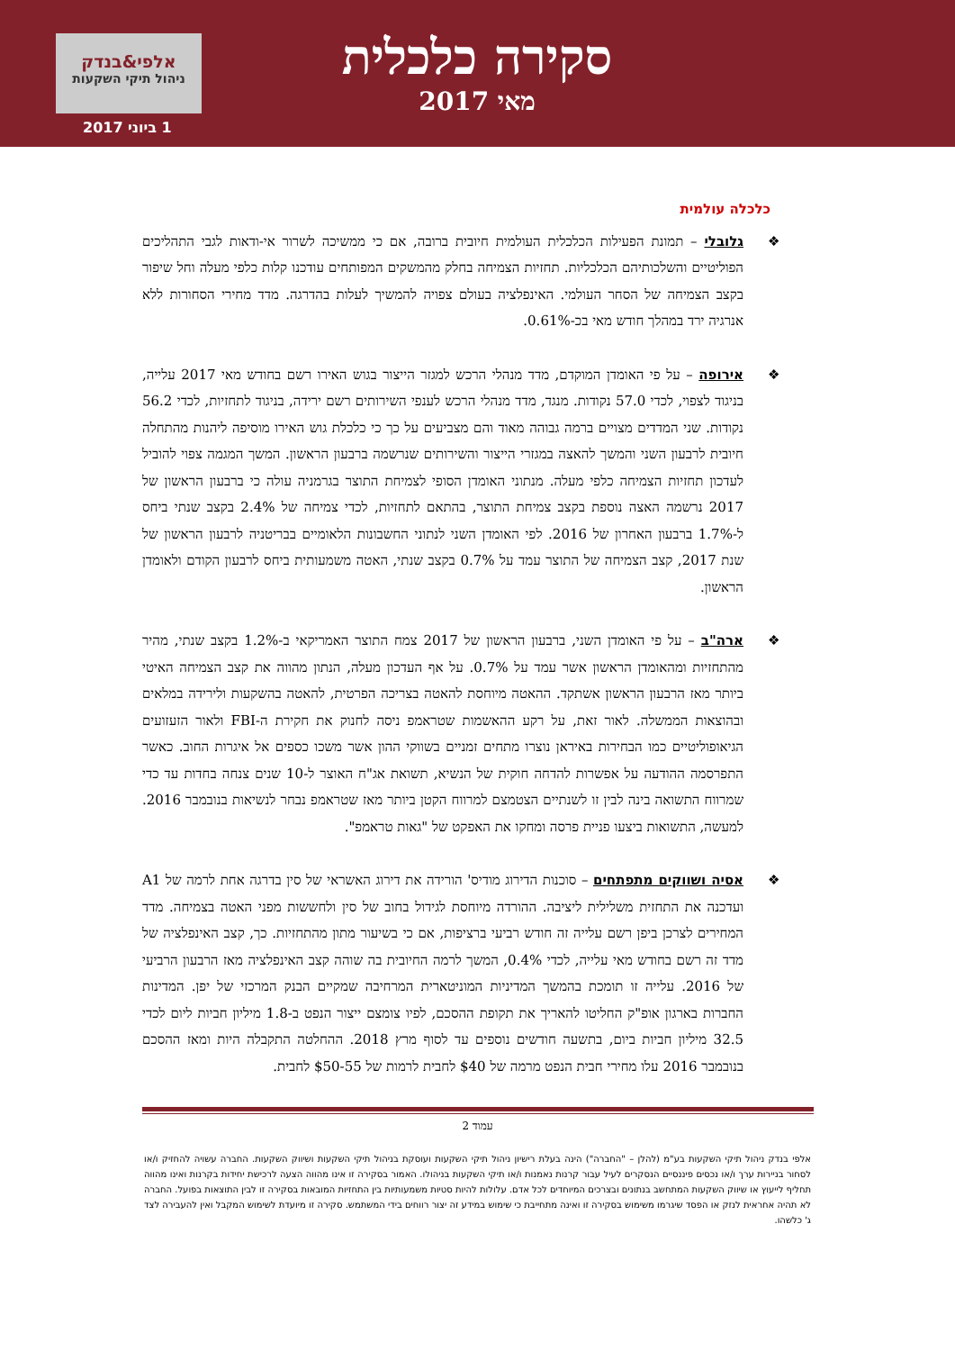סקירה כלכלית
מאי 2017
אלפי&בנדק
ניהול תיקי השקעות
1 ביוני 2017
כלכלה עולמית
גלובלי – תמונת הפעילות הכלכלית העולמית חיובית ברובה, אם כי ממשיכה לשרור אי-ודאות לגבי התהליכים הפוליטיים והשלכותיהם הכלכליות. תחזיות הצמיחה בחלק מהמשקים המפותחים עודכנו קלות כלפי מעלה וחל שיפור בקצב הצמיחה של הסחר העולמי. האינפלציה בעולם צפויה להמשיך לעלות בהדרגה. מדד מחירי הסחורות ללא אנרגיה ירד במהלך חודש מאי בכ-0.61%.
אירופה – על פי האומדן המוקדם, מדד מנהלי הרכש למגזר הייצור בגוש האירו רשם בחודש מאי 2017 עלייה, בניגוד לצפוי, לכדי 57.0 נקודות. מנגד, מדד מנהלי הרכש לענפי השירותים רשם ירידה, בניגוד לתחזיות, לכדי 56.2 נקודות. שני המדדים מצויים ברמה גבוהה מאוד והם מצביעים על כך כי כלכלת גוש האירו מוסיפה ליהנות מהתחלה חיובית לרבעון השני והמשך להאצה במגזרי הייצור והשירותים שנרשמה ברבעון הראשון. המשך המגמה צפוי להוביל לעדכון תחזיות הצמיחה כלפי מעלה. מנתוני האומדן הסופי לצמיחת התוצר בגרמניה עולה כי ברבעון הראשון של 2017 נרשמה האצה נוספת בקצב צמיחת התוצר, בהתאם לתחזיות, לכדי צמיחה של 2.4% בקצב שנתי ביחס ל-1.7% ברבעון האחרון של 2016. לפי האומדן השני לנתוני החשבונות הלאומיים בבריטניה לרבעון הראשון של שנת 2017, קצב הצמיחה של התוצר עמד על 0.7% בקצב שנתי, האטה משמעותית ביחס לרבעון הקודם ולאומדן הראשון.
ארה"ב – על פי האומדן השני, ברבעון הראשון של 2017 צמח התוצר האמריקאי ב-1.2% בקצב שנתי, מהיר מהתחזיות ומהאומדן הראשון אשר עמד על 0.7%. על אף העדכון מעלה, הנתון מהווה את קצב הצמיחה האיטי ביותר מאז הרבעון הראשון אשתקד. ההאטה מיוחסת להאטה בצריכה הפרטית, להאטה בהשקעות ולירידה במלאים ובהוצאות הממשלה. לאור זאת, על רקע ההאשמות שטראמפ ניסה לחנוק את חקירת ה-FBI ולאור הזעזועים הגיאופוליטיים כמו הבחירות באיראן נוצרו מתחים זמניים בשווקי ההון אשר משכו כספים אל איגרות החוב. כאשר התפרסמה ההודעה על אפשרות להדחה חוקית של הנשיא, תשואת אג"ח האוצר ל-10 שנים צנחה בחדות עד כדי שמרווח התשואה בינה לבין זו לשנתיים הצטמצם למרווח הקטן ביותר מאז שטראמפ נבחר לנשיאות בנובמבר 2016. למעשה, התשואות ביצעו פניית פרסה ומחקו את האפקט של "גאות טראמפ".
אסיה ושווקים מתפתחים – סוכנות הדירוג מודיס' הורידה את דירוג האשראי של סין בדרגה אחת לרמה של A1 ועדכנה את התחזית משלילית ליציבה. ההורדה מיוחסת לגידול בחוב של סין ולחששות מפני האטה בצמיחה. מדד המחירים לצרכן ביפן רשם עלייה זה חודש רביעי ברציפות, אם כי בשיעור מתון מהתחזיות. כך, קצב האינפלציה של מדד זה רשם בחודש מאי עלייה, לכדי 0.4%, המשך לרמה החיובית בה שוהה קצב האינפלציה מאז הרבעון הרביעי של 2016. עלייה זו תומכת בהמשך המדיניות המוניטארית המרחיבה שמקיים הבנק המרכזי של יפן. המדינות החברות בארגון אופ"ק החליטו להאריך את תקופת ההסכם, לפיו צומצם ייצור הנפט ב-1.8 מיליון חביות ליום לכדי 32.5 מיליון חביות ביום, בתשעה חודשים נוספים עד לסוף מרץ 2018. ההחלטה התקבלה היות ומאז ההסכם בנובמבר 2016 עלו מחירי חבית הנפט מרמה של $40 לחבית לרמות של $50-55 לחבית.
עמוד 2
אלפי בנדק ניהול תיקי השקעות בע"מ (להלן – "החברה") הינה בעלת רישיון ניהול תיקי השקעות ועוסקת בניהול תיקי השקעות ושיווק השקעות. החברה עשויה להחזיק ו/או לסחור בניירות ערך ו/או נכסים פיננסיים הנסקרים לעיל עבור קרנות נאמנות ו/או תיקי השקעות בניהולו. האמור בסקירה זו אינו מהווה הצעה לרכישת יחידות בקרנות ואינו מהווה תחליף לייעוץ או שיווק השקעות המתחשב בנתונים ובצרכים המיוחדים לכל אדם. עלולות להיות סטיות משמעותיות בין התחזיות המובאות בסקירה זו לבין התוצאות בפועל. החברה לא תהיה אחראית לנזק או הפסד שיגרמו משימוש בסקירה זו ואינה מתחייבת כי שימוש במידע זה יצור רווחים בידי המשתמש. סקירה זו מיועדת לשימוש המקבל ואין להעבירה לצד ג' כלשהו.